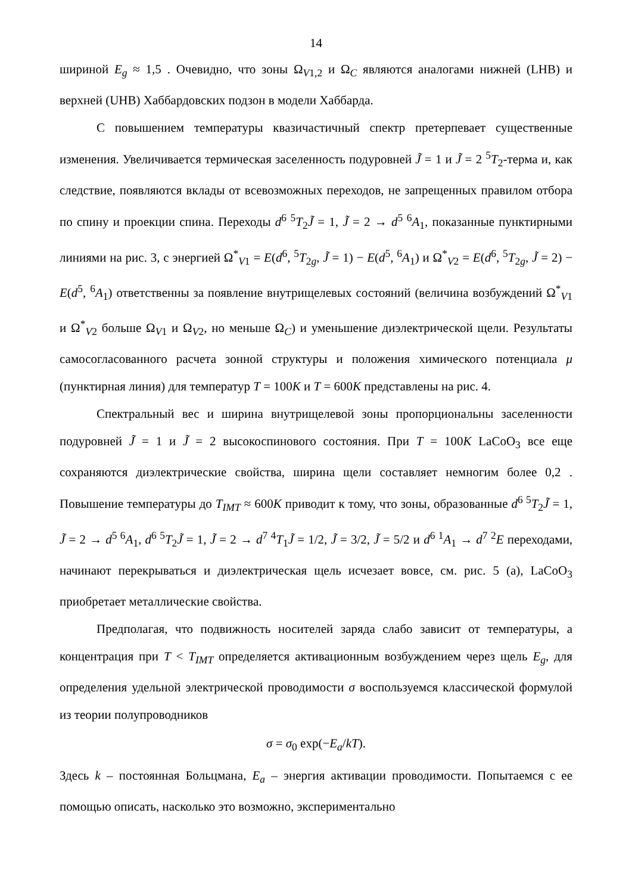14
шириной E<sub>g</sub> ≈ 1,5 . Очевидно, что зоны Ω<sub>V1,2</sub> и Ω<sub>C</sub> являются аналогами нижней (LHB) и верхней (UHB) Хаббардовских подзон в модели Хаббарда.
С повышением температуры квазичастичный спектр претерпевает существенные изменения. Увеличивается термическая заселенность подуровней J̃ = 1 и J̃ = 2 <sup>5</sup>T<sub>2</sub>-терма и, как следствие, появляются вклады от всевозможных переходов, не запрещенных правилом отбора по спину и проекции спина. Переходы d<sup>6 5</sup>T<sub>2</sub>J̃ = 1, J̃ = 2 → d<sup>5 6</sup>A<sub>1</sub>, показанные пунктирными линиями на рис. 3, с энергией Ω<sup>*</sup><sub>V1</sub> = E(d<sup>6</sup>, <sup>5</sup>T<sub>2g</sub>, J̃ = 1) − E(d<sup>5</sup>, <sup>6</sup>A<sub>1</sub>) и Ω<sup>*</sup><sub>V2</sub> = E(d<sup>6</sup>, <sup>5</sup>T<sub>2g</sub>, J̃ = 2) − E(d<sup>5</sup>, <sup>6</sup>A<sub>1</sub>) ответственны за появление внутрищелевых состояний (величина возбуждений Ω<sup>*</sup><sub>V1</sub> и Ω<sup>*</sup><sub>V2</sub> больше Ω<sub>V1</sub> и Ω<sub>V2</sub>, но меньше Ω<sub>C</sub>) и уменьшение диэлектрической щели. Результаты самосогласованного расчета зонной структуры и положения химического потенциала μ (пунктирная линия) для температур T = 100K и T = 600K представлены на рис. 4.
Спектральный вес и ширина внутрищелевой зоны пропорциональны заселенности подуровней J̃ = 1 и J̃ = 2 высокоспинового состояния. При T = 100K LaCoO<sub>3</sub> все еще сохраняются диэлектрические свойства, ширина щели составляет немногим более 0,2 . Повышение температуры до T<sub>IMT</sub> ≈ 600K приводит к тому, что зоны, образованные d<sup>6 5</sup>T<sub>2</sub>J̃ = 1, J̃ = 2 → d<sup>5 6</sup>A<sub>1</sub>, d<sup>6 5</sup>T<sub>2</sub>J̃ = 1, J̃ = 2 → d<sup>7 4</sup>T<sub>1</sub>J̃ = 1/2, J̃ = 3/2, J̃ = 5/2 и d<sup>6 1</sup>A<sub>1</sub> → d<sup>7 2</sup>E переходами, начинают перекрываться и диэлектрическая щель исчезает вовсе, см. рис. 5 (а), LaCoO<sub>3</sub> приобретает металлические свойства.
Предполагая, что подвижность носителей заряда слабо зависит от температуры, а концентрация при T < T<sub>IMT</sub> определяется активационным возбуждением через щель E<sub>g</sub>, для определения удельной электрической проводимости σ воспользуемся классической формулой из теории полупроводников
σ = σ<sub>0</sub> exp(−E<sub>a</sub>/kT).
Здесь k – постоянная Больцмана, E<sub>a</sub> – энергия активации проводимости. Попытаемся с ее помощью описать, насколько это возможно, экспериментально